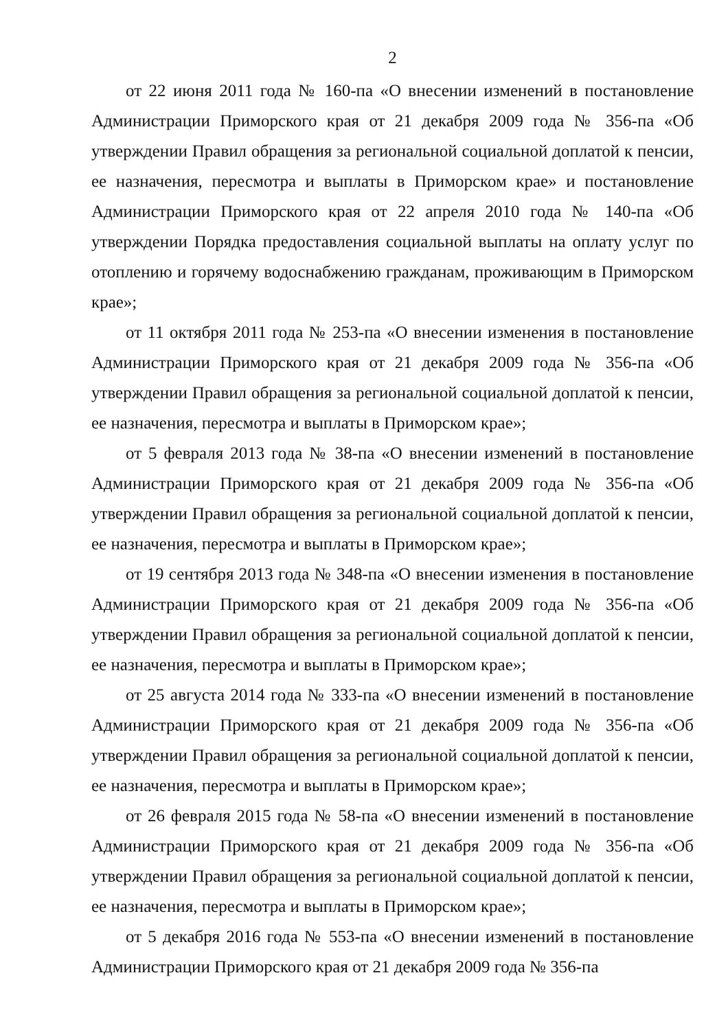2
от 22 июня 2011 года № 160-па «О внесении изменений в постановление Администрации Приморского края от 21 декабря 2009 года № 356-па «Об утверждении Правил обращения за региональной социальной доплатой к пенсии, ее назначения, пересмотра и выплаты в Приморском крае» и постановление Администрации Приморского края от 22 апреля 2010 года № 140-па «Об утверждении Порядка предоставления социальной выплаты на оплату услуг по отоплению и горячему водоснабжению гражданам, проживающим в Приморском крае»;
от 11 октября 2011 года № 253-па «О внесении изменения в постановление Администрации Приморского края от 21 декабря 2009 года № 356-па «Об утверждении Правил обращения за региональной социальной доплатой к пенсии, ее назначения, пересмотра и выплаты в Приморском крае»;
от 5 февраля 2013 года № 38-па «О внесении изменений в постановление Администрации Приморского края от 21 декабря 2009 года № 356-па «Об утверждении Правил обращения за региональной социальной доплатой к пенсии, ее назначения, пересмотра и выплаты в Приморском крае»;
от 19 сентября 2013 года № 348-па «О внесении изменения в постановление Администрации Приморского края от 21 декабря 2009 года № 356-па «Об утверждении Правил обращения за региональной социальной доплатой к пенсии, ее назначения, пересмотра и выплаты в Приморском крае»;
от 25 августа 2014 года № 333-па «О внесении изменений в постановление Администрации Приморского края от 21 декабря 2009 года № 356-па «Об утверждении Правил обращения за региональной социальной доплатой к пенсии, ее назначения, пересмотра и выплаты в Приморском крае»;
от 26 февраля 2015 года № 58-па «О внесении изменений в постановление Администрации Приморского края от 21 декабря 2009 года № 356-па «Об утверждении Правил обращения за региональной социальной доплатой к пенсии, ее назначения, пересмотра и выплаты в Приморском крае»;
от 5 декабря 2016 года № 553-па «О внесении изменений в постановление Администрации Приморского края от 21 декабря 2009 года № 356-па